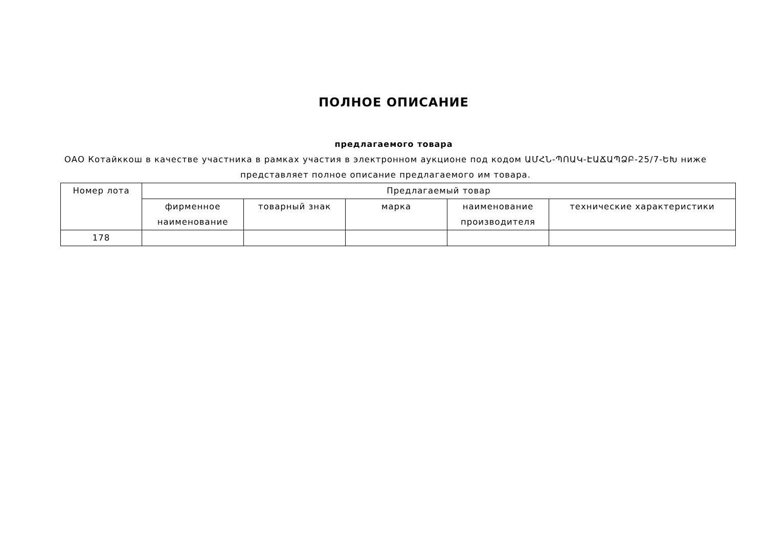ПОЛНОЕ ОПИСАНИЕ
предлагаемого товара
ОАО Котайккош в качестве участника в рамках участия в электронном аукционе под кодом ԱՄՀՆ-ՊՈԱԿ-ԷԱՃԱՊՁԲ-25/7-ԵԽ ниже представляет полное описание предлагаемого им товара.
| Номер лота | Предлагаемый товар | | | | |
| --- | --- | --- | --- | --- | --- |
| | фирменное наименование | товарный знак | марка | наименование производителя | технические характеристики |
| 178 | | | | | |